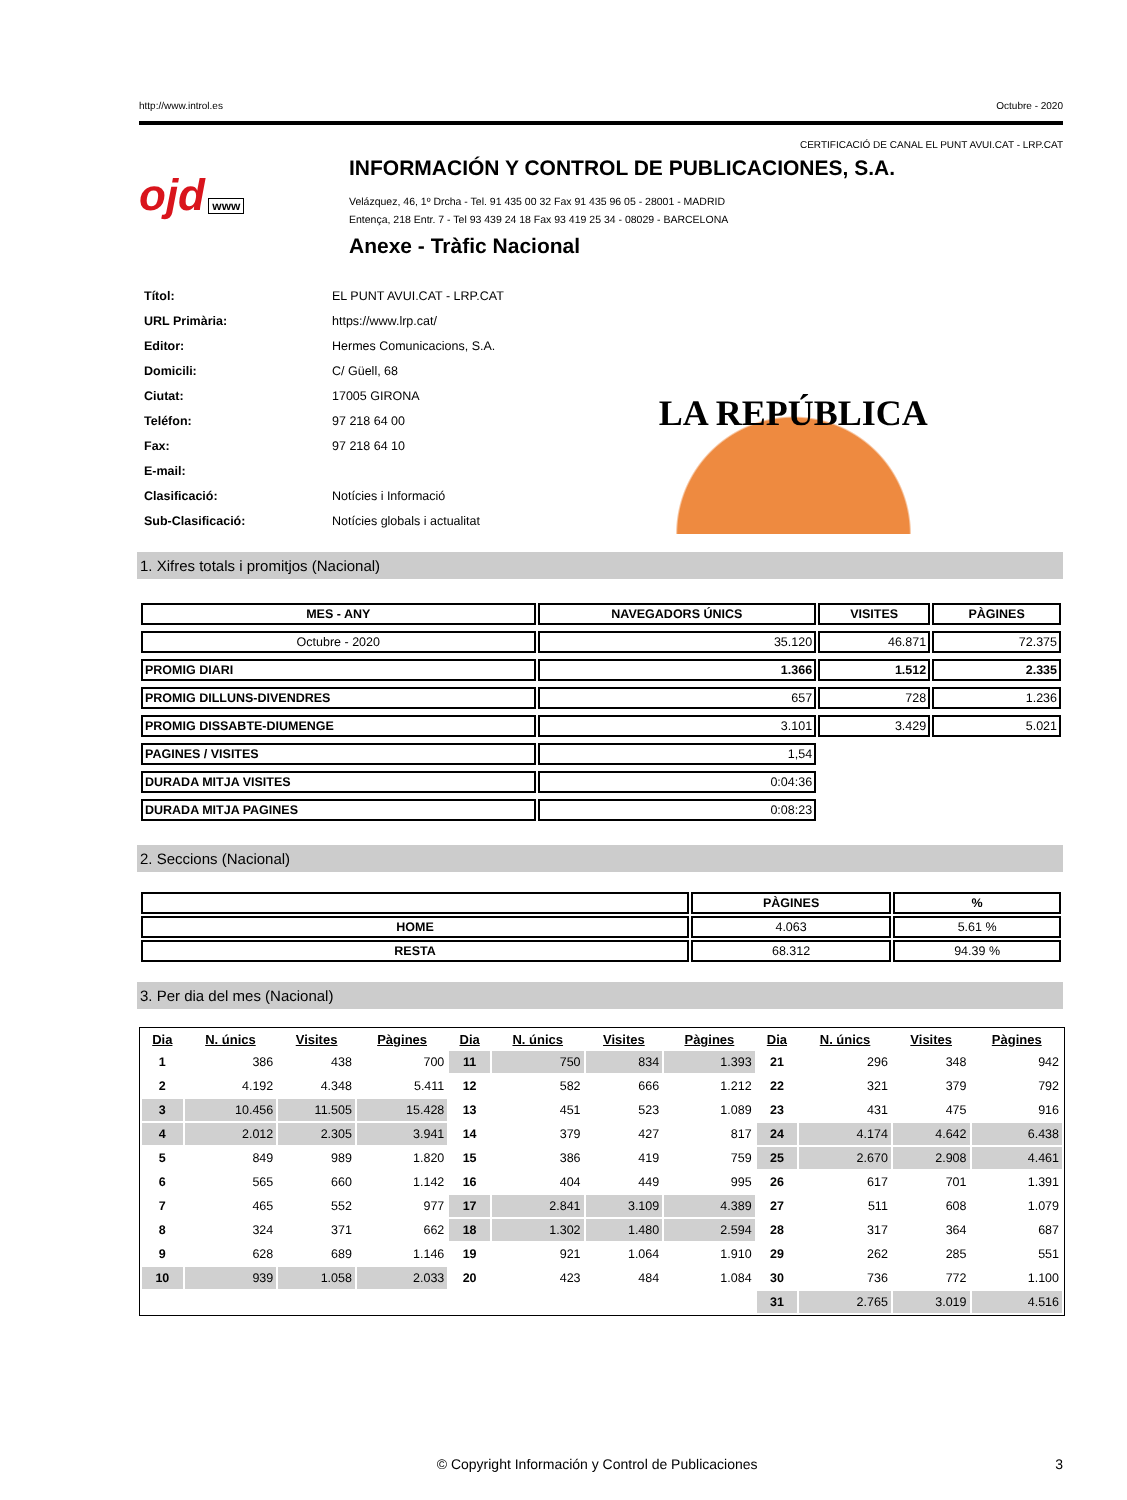http://www.introl.es Octubre - 2020
CERTIFICACIÓ DE CANAL EL PUNT AVUI.CAT - LRP.CAT
ojd www
INFORMACIÓN Y CONTROL DE PUBLICACIONES, S.A.
Velázquez, 46, 1º Drcha - Tel. 91 435 00 32 Fax 91 435 96 05 - 28001 - MADRID
Entença, 218 Entr. 7 - Tel 93 439 24 18 Fax 93 419 25 34 - 08029 - BARCELONA
Anexe - Tràfic Nacional
| Títol: | EL PUNT AVUI.CAT - LRP.CAT |
| URL Primària: | https://www.lrp.cat/ |
| Editor: | Hermes Comunicacions, S.A. |
| Domicili: | C/ Güell, 68 |
| Ciutat: | 17005 GIRONA |
| Teléfon: | 97 218 64 00 |
| Fax: | 97 218 64 10 |
| E-mail: | |
| Clasificació: | Notícies i Informació |
| Sub-Clasificació: | Notícies globals i actualitat |
LA REPÚBLICA
1. Xifres totals i promitjos (Nacional)
| MES - ANY | NAVEGADORS ÚNICS | VISITES | PÀGINES |
| --- | --- | --- | --- |
| Octubre - 2020 | 35.120 | 46.871 | 72.375 |
| PROMIG DIARI | 1.366 | 1.512 | 2.335 |
| PROMIG DILLUNS-DIVENDRES | 657 | 728 | 1.236 |
| PROMIG DISSABTE-DIUMENGE | 3.101 | 3.429 | 5.021 |
| PAGINES / VISITES | 1,54 | | |
| DURADA MITJA VISITES | 0:04:36 | | |
| DURADA MITJA PAGINES | 0:08:23 | | |
2. Seccions (Nacional)
| | PÀGINES | % |
| --- | --- | --- |
| HOME | 4.063 | 5.61 % |
| RESTA | 68.312 | 94.39 % |
3. Per dia del mes (Nacional)
| Dia | N. únics | Visites | Pàgines | Dia | N. únics | Visites | Pàgines | Dia | N. únics | Visites | Pàgines |
| --- | --- | --- | --- | --- | --- | --- | --- | --- | --- | --- | --- |
| 1 | 386 | 438 | 700 | 11 | 750 | 834 | 1.393 | 21 | 296 | 348 | 942 |
| 2 | 4.192 | 4.348 | 5.411 | 12 | 582 | 666 | 1.212 | 22 | 321 | 379 | 792 |
| 3 | 10.456 | 11.505 | 15.428 | 13 | 451 | 523 | 1.089 | 23 | 431 | 475 | 916 |
| 4 | 2.012 | 2.305 | 3.941 | 14 | 379 | 427 | 817 | 24 | 4.174 | 4.642 | 6.438 |
| 5 | 849 | 989 | 1.820 | 15 | 386 | 419 | 759 | 25 | 2.670 | 2.908 | 4.461 |
| 6 | 565 | 660 | 1.142 | 16 | 404 | 449 | 995 | 26 | 617 | 701 | 1.391 |
| 7 | 465 | 552 | 977 | 17 | 2.841 | 3.109 | 4.389 | 27 | 511 | 608 | 1.079 |
| 8 | 324 | 371 | 662 | 18 | 1.302 | 1.480 | 2.594 | 28 | 317 | 364 | 687 |
| 9 | 628 | 689 | 1.146 | 19 | 921 | 1.064 | 1.910 | 29 | 262 | 285 | 551 |
| 10 | 939 | 1.058 | 2.033 | 20 | 423 | 484 | 1.084 | 30 | 736 | 772 | 1.100 |
| | | | | | | | | 31 | 2.765 | 3.019 | 4.516 |
© Copyright Información y Control de Publicaciones 3